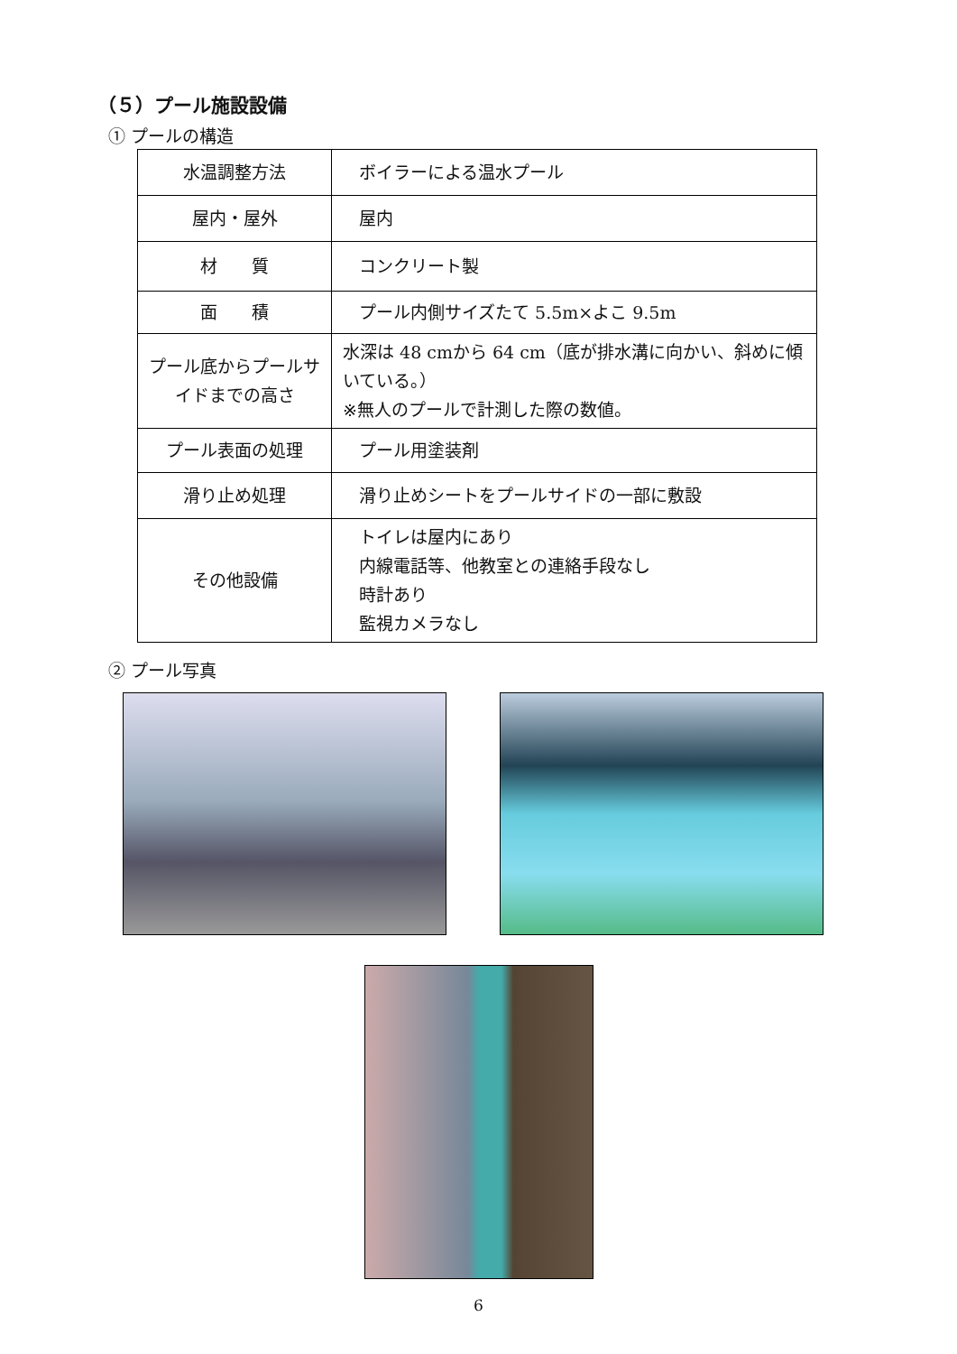（５）プール施設設備
① プールの構造
| 水温調整方法 | ボイラーによる温水プール |
| 屋内・屋外 | 屋内 |
| 材 質 | コンクリート製 |
| 面 積 | プール内側サイズたて 5.5m×よこ 9.5m |
| プール底からプールサイドまでの高さ | 水深は 48 cmから 64 cm（底が排水溝に向かい、斜めに傾いている。） ※無人のプールで計測した際の数値。 |
| プール表面の処理 | プール用塗装剤 |
| 滑り止め処理 | 滑り止めシートをプールサイドの一部に敷設 |
| その他設備 | トイレは屋内にあり 内線電話等、他教室との連絡手段なし 時計あり 監視カメラなし |
② プール写真
6